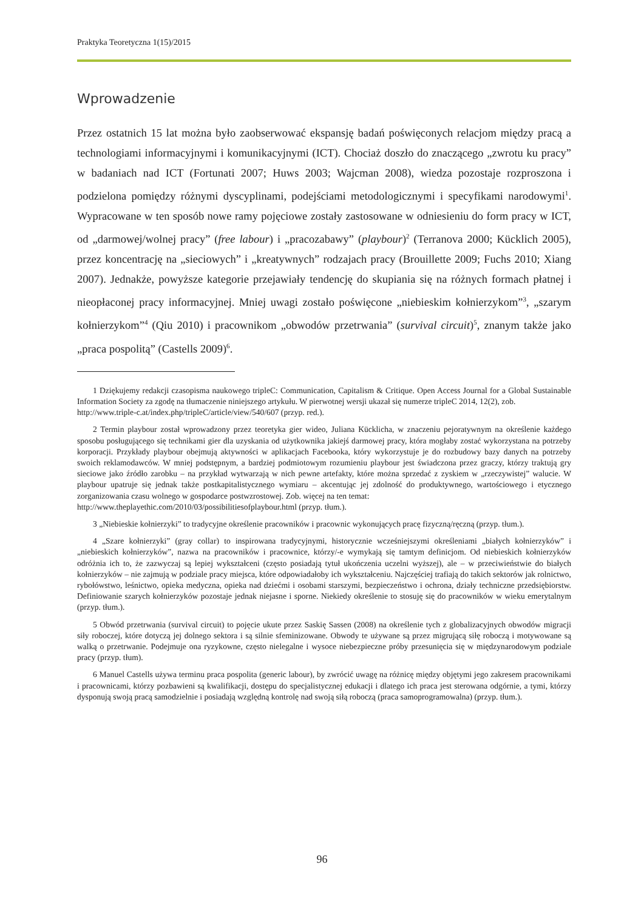Praktyka Teoretyczna 1(15)/2015
Wprowadzenie
Przez ostatnich 15 lat można było zaobserwować ekspansję badań poświęconych relacjom między pracą a technologiami informacyjnymi i komunikacyjnymi (ICT). Chociaż doszło do znaczącego „zwrotu ku pracy” w badaniach nad ICT (Fortunati 2007; Huws 2003; Wajcman 2008), wiedza pozostaje rozproszona i podzielona pomiędzy różnymi dyscyplinami, podejściami metodologicznymi i specyfikami narodowymi<sup>1</sup>. Wypracowane w ten sposób nowe ramy pojęciowe zostały zastosowane w odniesieniu do form pracy w ICT, od „darmowej/wolnej pracy” (free labour) i „pracozabawy” (playbour)<sup>2</sup> (Terranova 2000; Kücklich 2005), przez koncentrację na „sieciowych” i „kreatywnych” rodzajach pracy (Brouillette 2009; Fuchs 2010; Xiang 2007). Jednakże, powyższe kategorie przejawiały tendencję do skupiania się na różnych formach płatnej i nieopłaconej pracy informacyjnej. Mniej uwagi zostało poświęcone „niebieskim kołnierzykom”<sup>3</sup>, „szarym kołnierzykom”<sup>4</sup> (Qiu 2010) i pracownikom „obwodów przetrwania” (survival circuit)<sup>5</sup>, znanym także jako „praca pospolitą” (Castells 2009)<sup>6</sup>.
1 Dziękujemy redakcji czasopisma naukowego tripleC: Communication, Capitalism & Critique. Open Access Journal for a Global Sustainable Information Society za zgodę na tłumaczenie niniejszego artykułu. W pierwotnej wersji ukazał się numerze tripleC 2014, 12(2), zob.
http://www.triple-c.at/index.php/tripleC/article/view/540/607 (przyp. red.).
2 Termin playbour został wprowadzony przez teoretyka gier wideo, Juliana Kücklicha, w znaczeniu pejoratywnym na określenie każdego sposobu posługującego się technikami gier dla uzyskania od użytkownika jakiejś darmowej pracy, która mogłaby zostać wykorzystana na potrzeby korporacji. Przykłady playbour obejmują aktywności w aplikacjach Facebooka, który wykorzystuje je do rozbudowy bazy danych na potrzeby swoich reklamodawców. W mniej podstępnym, a bardziej podmiotowym rozumieniu playbour jest świadczona przez graczy, którzy traktują gry sieciowe jako źródło zarobku – na przykład wytwarzają w nich pewne artefakty, które można sprzedać z zyskiem w „rzeczywistej” walucie. W playbour upatruje się jednak także postkapitalistycznego wymiaru – akcentując jej zdolność do produktywnego, wartościowego i etycznego zorganizowania czasu wolnego w gospodarce postwzrostowej. Zob. więcej na ten temat:
http://www.theplayethic.com/2010/03/possibilitiesofplaybour.html (przyp. tłum.).
3 „Niebieskie kołnierzyki” to tradycyjne określenie pracowników i pracownic wykonujących pracę fizyczną/ręczną (przyp. tłum.).
4 „Szare kołnierzyki” (gray collar) to inspirowana tradycyjnymi, historycznie wcześniejszymi określeniami „białych kołnierzyków” i „niebieskich kołnierzyków”, nazwa na pracowników i pracownice, którzy/-e wymykają się tamtym definicjom. Od niebieskich kołnierzyków odróżnia ich to, że zazwyczaj są lepiej wykształceni (często posiadają tytuł ukończenia uczelni wyższej), ale – w przeciwieństwie do białych kołnierzyków – nie zajmują w podziale pracy miejsca, które odpowiadałoby ich wykształceniu. Najczęściej trafiają do takich sektorów jak rolnictwo, rybołówstwo, leśnictwo, opieka medyczna, opieka nad dziećmi i osobami starszymi, bezpieczeństwo i ochrona, działy techniczne przedsiębiorstw. Definiowanie szarych kołnierzyków pozostaje jednak niejasne i sporne. Niekiedy określenie to stosuję się do pracowników w wieku emerytalnym (przyp. tłum.).
5 Obwód przetrwania (survival circuit) to pojęcie ukute przez Saskię Sassen (2008) na określenie tych z globalizacyjnych obwodów migracji siły roboczej, które dotyczą jej dolnego sektora i są silnie sfeminizowane. Obwody te używane są przez migrującą siłę roboczą i motywowane są walką o przetrwanie. Podejmuje ona ryzykowne, często nielegalne i wysoce niebezpieczne próby przesunięcia się w międzynarodowym podziale pracy (przyp. tłum).
6 Manuel Castells używa terminu praca pospolita (generic labour), by zwrócić uwagę na różnicę między objętymi jego zakresem pracownikami i pracownicami, którzy pozbawieni są kwalifikacji, dostępu do specjalistycznej edukacji i dlatego ich praca jest sterowana odgórnie, a tymi, którzy dysponują swoją pracą samodzielnie i posiadają względną kontrolę nad swoją siłą roboczą (praca samoprogramowalna) (przyp. tłum.).
96